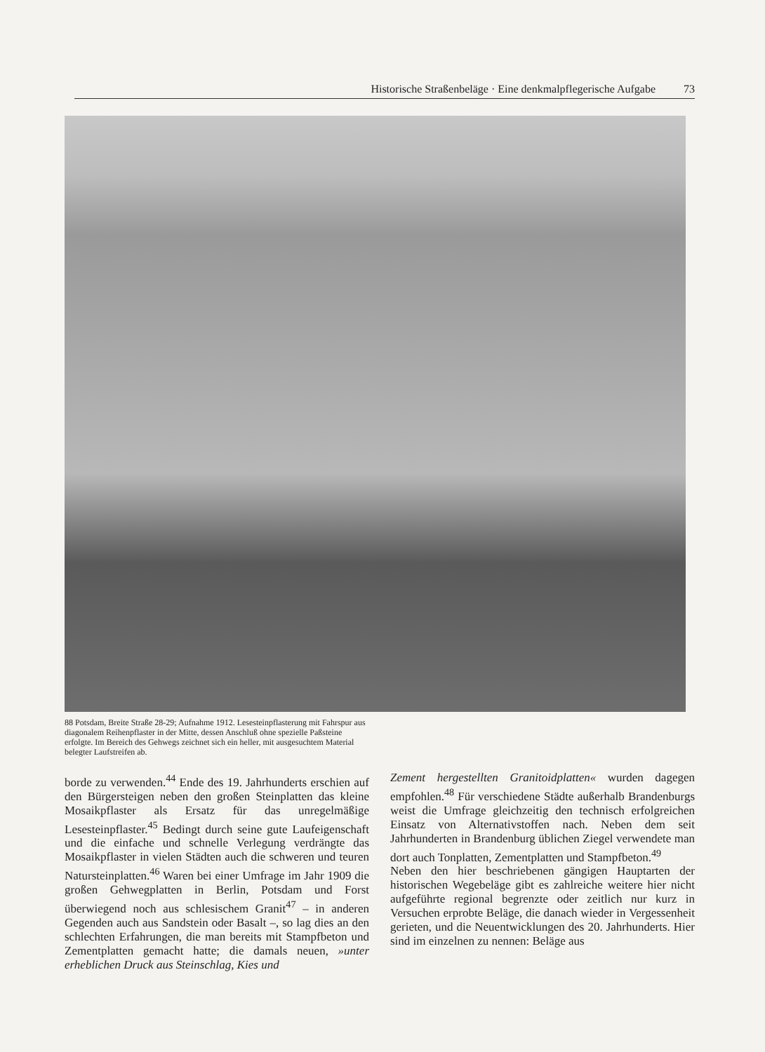Historische Straßenbeläge · Eine denkmalpflegerische Aufgabe 73
88 Potsdam, Breite Straße 28-29; Aufnahme 1912. Lesesteinpflasterung mit Fahrspur aus diagonalem Reihenpflaster in der Mitte, dessen Anschluß ohne spezielle Paßsteine erfolgte. Im Bereich des Gehwegs zeichnet sich ein heller, mit ausgesuchtem Material belegter Laufstreifen ab.
borde zu verwenden.<sup>44</sup> Ende des 19. Jahrhunderts erschien auf den Bürgersteigen neben den großen Steinplatten das kleine Mosaikpflaster als Ersatz für das unregelmäßige Lesesteinpflaster.<sup>45</sup> Bedingt durch seine gute Laufeigenschaft und die einfache und schnelle Verlegung verdrängte das Mosaikpflaster in vielen Städten auch die schweren und teuren Natursteinplatten.<sup>46</sup> Waren bei einer Umfrage im Jahr 1909 die großen Gehwegplatten in Berlin, Potsdam und Forst überwiegend noch aus schlesischem Granit<sup>47</sup> – in anderen Gegenden auch aus Sandstein oder Basalt –, so lag dies an den schlechten Erfahrungen, die man bereits mit Stampfbeton und Zementplatten gemacht hatte; die damals neuen, »unter erheblichen Druck aus Steinschlag, Kies und
Zement hergestellten Granitoidplatten« wurden dagegen empfohlen.<sup>48</sup> Für verschiedene Städte außerhalb Brandenburgs weist die Umfrage gleichzeitig den technisch erfolgreichen Einsatz von Alternativstoffen nach. Neben dem seit Jahrhunderten in Brandenburg üblichen Ziegel verwendete man dort auch Tonplatten, Zementplatten und Stampfbeton.<sup>49</sup>
Neben den hier beschriebenen gängigen Hauptarten der historischen Wegebeläge gibt es zahlreiche weitere hier nicht aufgeführte regional begrenzte oder zeitlich nur kurz in Versuchen erprobte Beläge, die danach wieder in Vergessenheit gerieten, und die Neuentwicklungen des 20. Jahrhunderts. Hier sind im einzelnen zu nennen: Beläge aus